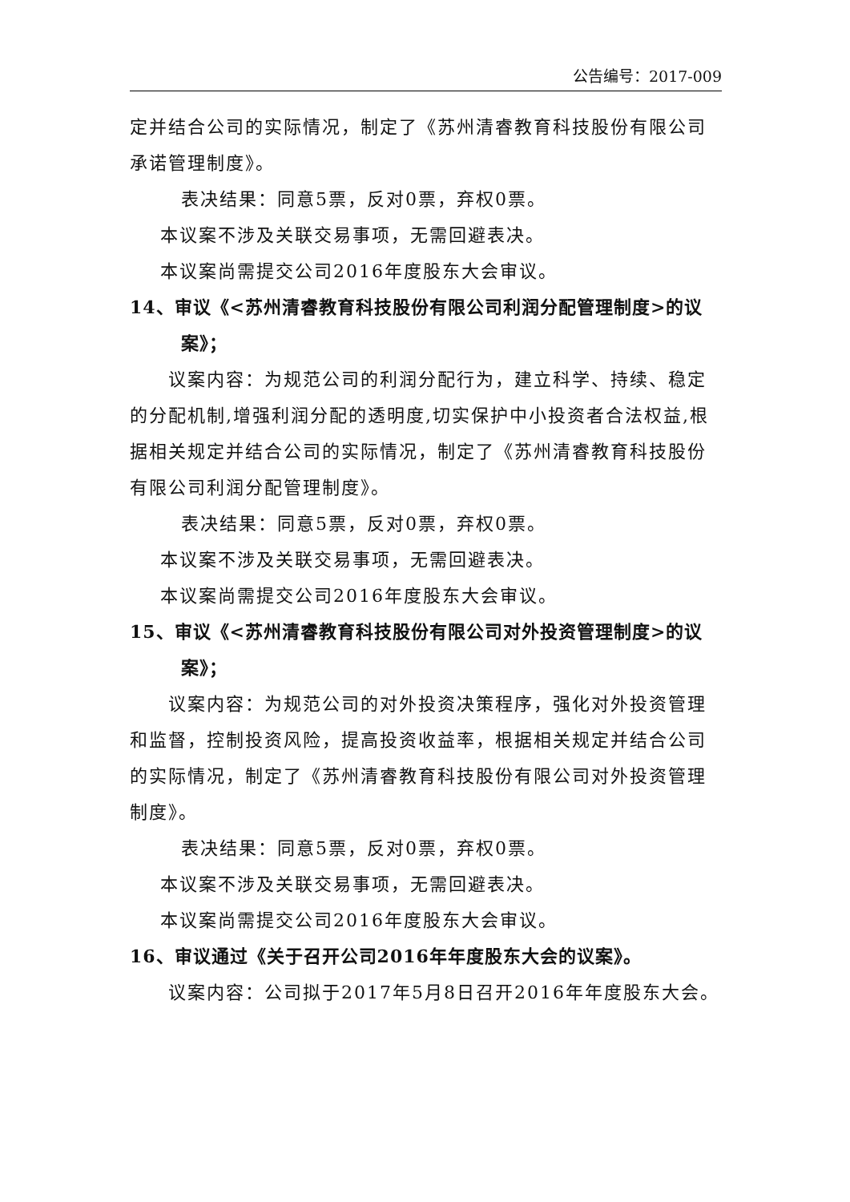公告编号：2017-009
定并结合公司的实际情况，制定了《苏州清睿教育科技股份有限公司承诺管理制度》。
表决结果：同意5票，反对0票，弃权0票。
本议案不涉及关联交易事项，无需回避表决。
本议案尚需提交公司2016年度股东大会审议。
14、审议《<苏州清睿教育科技股份有限公司利润分配管理制度>的议
案》；
议案内容：为规范公司的利润分配行为，建立科学、持续、稳定的分配机制,增强利润分配的透明度,切实保护中小投资者合法权益,根据相关规定并结合公司的实际情况，制定了《苏州清睿教育科技股份有限公司利润分配管理制度》。
表决结果：同意5票，反对0票，弃权0票。
本议案不涉及关联交易事项，无需回避表决。
本议案尚需提交公司2016年度股东大会审议。
15、审议《<苏州清睿教育科技股份有限公司对外投资管理制度>的议
案》；
议案内容：为规范公司的对外投资决策程序，强化对外投资管理和监督，控制投资风险，提高投资收益率，根据相关规定并结合公司的实际情况，制定了《苏州清睿教育科技股份有限公司对外投资管理制度》。
表决结果：同意5票，反对0票，弃权0票。
本议案不涉及关联交易事项，无需回避表决。
本议案尚需提交公司2016年度股东大会审议。
16、审议通过《关于召开公司2016年年度股东大会的议案》。
议案内容：公司拟于2017年5月8日召开2016年年度股东大会。